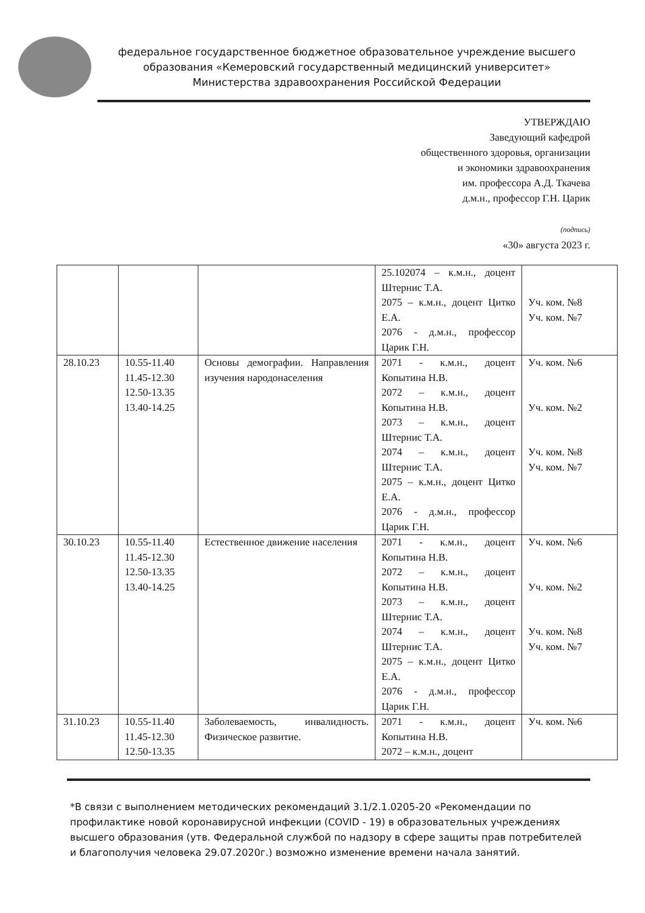федеральное государственное бюджетное образовательное учреждение высшего образования «Кемеровский государственный медицинский университет» Министерства здравоохранения Российской Федерации
УТВЕРЖДАЮ
Заведующий кафедрой
общественного здоровья, организации
и экономики здравоохранения
им. профессора А.Д. Ткачева
д.м.н., профессор Г.Н. Царик
(подпись)
«30» августа 2023 г.
| | | | 25.102074 – к.м.н., доцент Штернис Т.А. 2075 – к.м.н., доцент Цитко Е.А. 2076 - д.м.н., профессор Царик Г.Н. | Уч. ком. №8 Уч. ком. №7 |
| 28.10.23 | 10.55-11.40 11.45-12.30 12.50-13.35 13.40-14.25 | Основы демографии. Направления изучения народонаселения | 2071 - к.м.н., доцент Копытина Н.В. 2072 – к.м.н., доцент Копытина Н.В. 2073 – к.м.н., доцент Штернис Т.А. 2074 – к.м.н., доцент Штернис Т.А. 2075 – к.м.н., доцент Цитко Е.А. 2076 - д.м.н., профессор Царик Г.Н. | Уч. ком. №6 Уч. ком. №2 Уч. ком. №8 Уч. ком. №7 |
| 30.10.23 | 10.55-11.40 11.45-12.30 12.50-13.35 13.40-14.25 | Естественное движение населения | 2071 - к.м.н., доцент Копытина Н.В. 2072 – к.м.н., доцент Копытина Н.В. 2073 – к.м.н., доцент Штернис Т.А. 2074 – к.м.н., доцент Штернис Т.А. 2075 – к.м.н., доцент Цитко Е.А. 2076 - д.м.н., профессор Царик Г.Н. | Уч. ком. №6 Уч. ком. №2 Уч. ком. №8 Уч. ком. №7 |
| 31.10.23 | 10.55-11.40 11.45-12.30 12.50-13.35 | Заболеваемость, инвалидность. Физическое развитие. | 2071 - к.м.н., доцент Копытина Н.В. 2072 – к.м.н., доцент | Уч. ком. №6 |
*В связи с выполнением методических рекомендаций 3.1/2.1.0205-20 «Рекомендации по профилактике новой коронавирусной инфекции (COVID - 19) в образовательных учреждениях высшего образования (утв. Федеральной службой по надзору в сфере защиты прав потребителей и благополучия человека 29.07.2020г.) возможно изменение времени начала занятий.